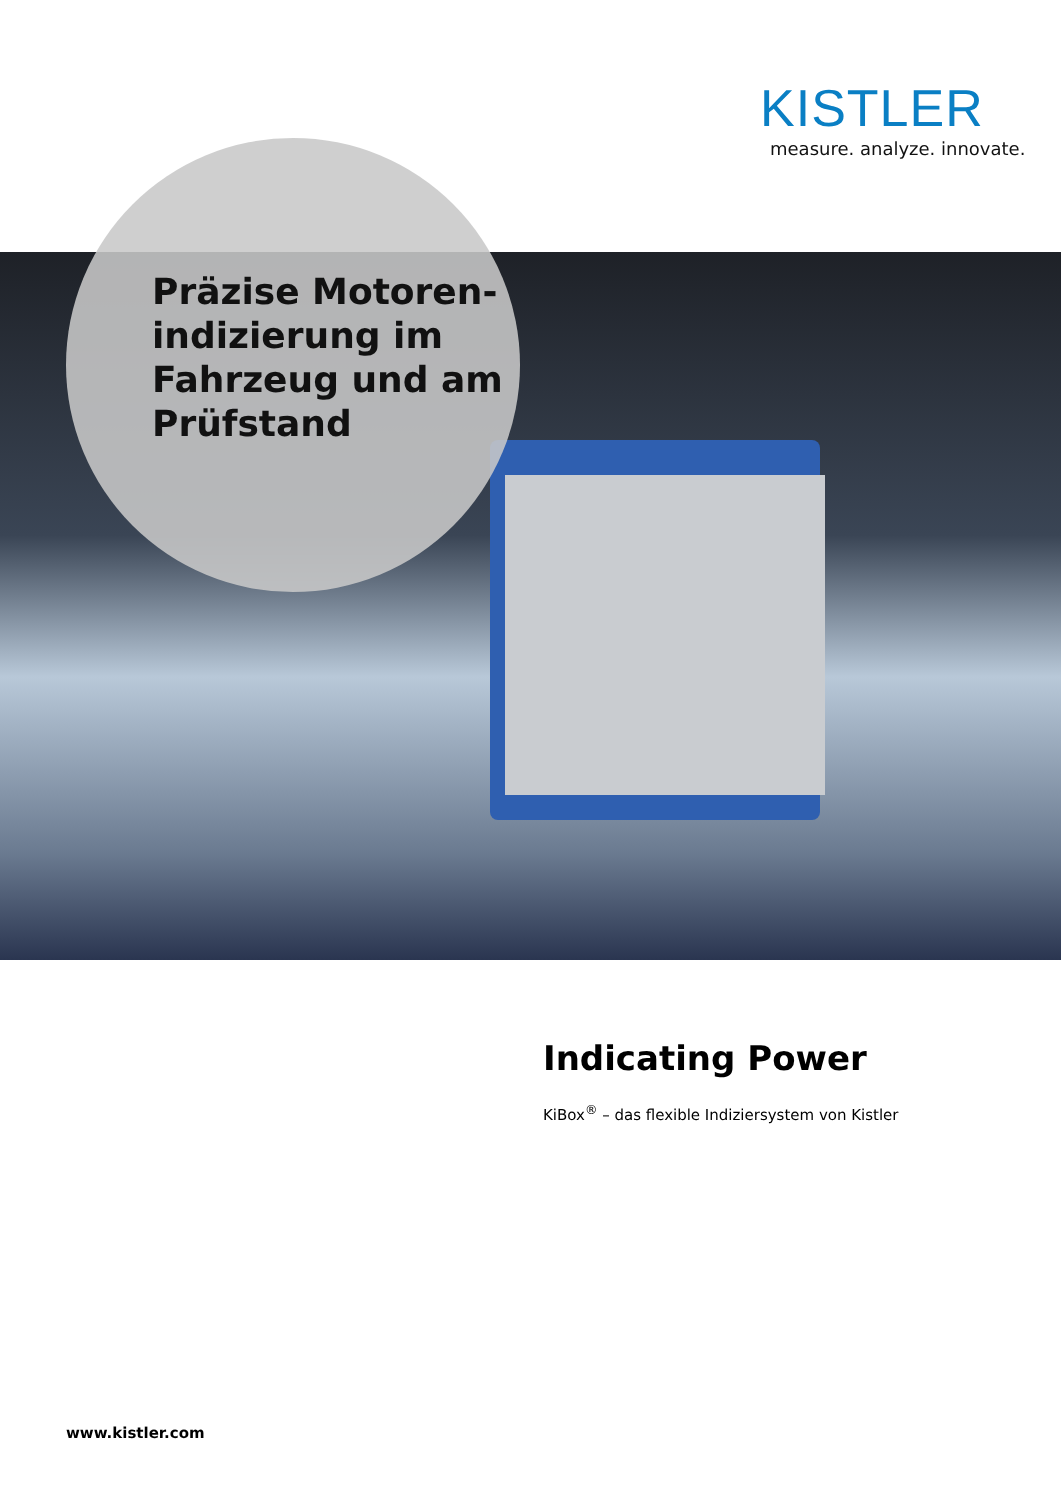KISTLER
measure. analyze. innovate.
Präzise Motoren-
indizierung im
Fahrzeug und am
Prüfstand
Indicating Power
KiBox<sup>®</sup> – das flexible Indiziersystem von Kistler
www.kistler.com